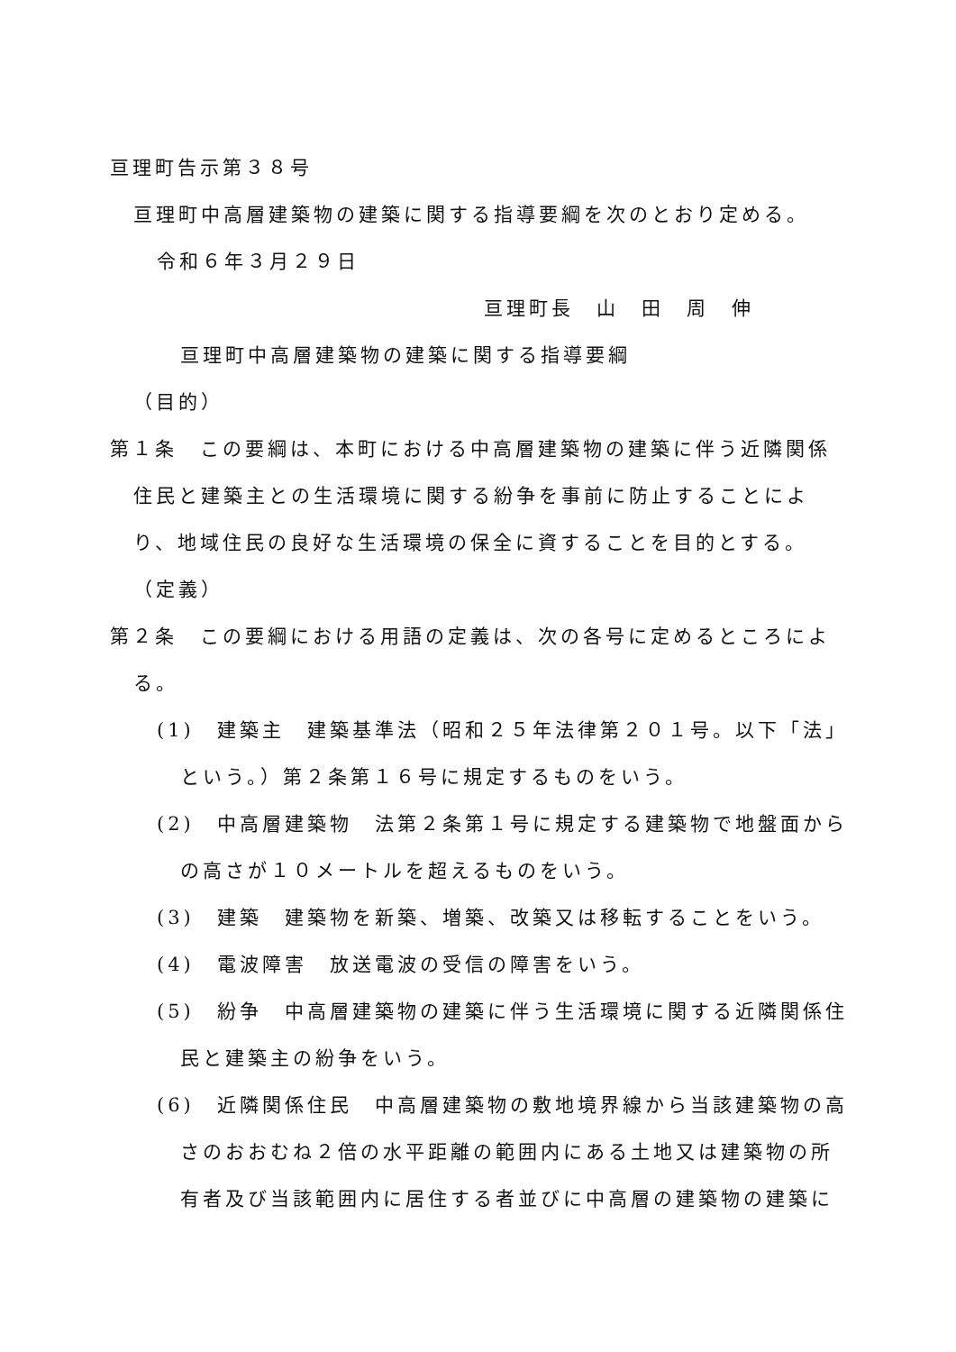亘理町告示第３８号
亘理町中高層建築物の建築に関する指導要綱を次のとおり定める。
令和６年３月２９日
亘理町長　山　田　周　伸
亘理町中高層建築物の建築に関する指導要綱
（目的）
第１条　この要綱は、本町における中高層建築物の建築に伴う近隣関係住民と建築主との生活環境に関する紛争を事前に防止することにより、地域住民の良好な生活環境の保全に資することを目的とする。
（定義）
第２条　この要綱における用語の定義は、次の各号に定めるところによる。
(1)　建築主　建築基準法（昭和２５年法律第２０１号。以下「法」という。）第２条第１６号に規定するものをいう。
(2)　中高層建築物　法第２条第１号に規定する建築物で地盤面からの高さが１０メートルを超えるものをいう。
(3)　建築　建築物を新築、増築、改築又は移転することをいう。
(4)　電波障害　放送電波の受信の障害をいう。
(5)　紛争　中高層建築物の建築に伴う生活環境に関する近隣関係住民と建築主の紛争をいう。
(6)　近隣関係住民　中高層建築物の敷地境界線から当該建築物の高さのおおむね２倍の水平距離の範囲内にある土地又は建築物の所有者及び当該範囲内に居住する者並びに中高層の建築物の建築に